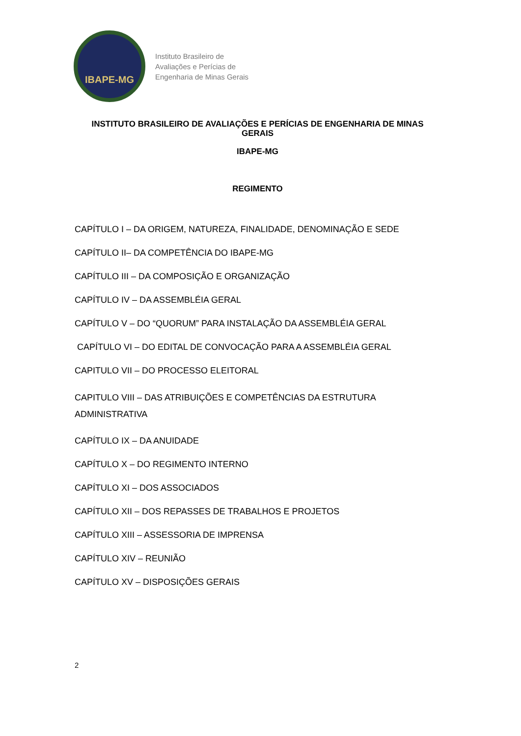IBAPE-MG
Instituto Brasileiro de
Avaliações e Perícias de
Engenharia de Minas Gerais
INSTITUTO BRASILEIRO DE AVALIAÇÕES E PERÍCIAS DE ENGENHARIA DE MINAS GERAIS
IBAPE-MG
REGIMENTO
CAPÍTULO I – DA ORIGEM, NATUREZA, FINALIDADE, DENOMINAÇÃO E SEDE
CAPÍTULO II– DA COMPETÊNCIA DO IBAPE-MG
CAPÍTULO III – DA COMPOSIÇÃO E ORGANIZAÇÃO
CAPÍTULO IV – DA ASSEMBLÉIA GERAL
CAPÍTULO V – DO “QUORUM” PARA INSTALAÇÃO DA ASSEMBLÉIA GERAL
CAPÍTULO VI – DO EDITAL DE CONVOCAÇÃO PARA A ASSEMBLÉIA GERAL
CAPITULO VII – DO PROCESSO ELEITORAL
CAPITULO VIII – DAS ATRIBUIÇÕES E COMPETÊNCIAS DA ESTRUTURA ADMINISTRATIVA
CAPÍTULO IX – DA ANUIDADE
CAPÍTULO X – DO REGIMENTO INTERNO
CAPÍTULO XI – DOS ASSOCIADOS
CAPÍTULO XII – DOS REPASSES DE TRABALHOS E PROJETOS
CAPÍTULO XIII – ASSESSORIA DE IMPRENSA
CAPÍTULO XIV – REUNIÃO
CAPÍTULO XV – DISPOSIÇÕES GERAIS
2